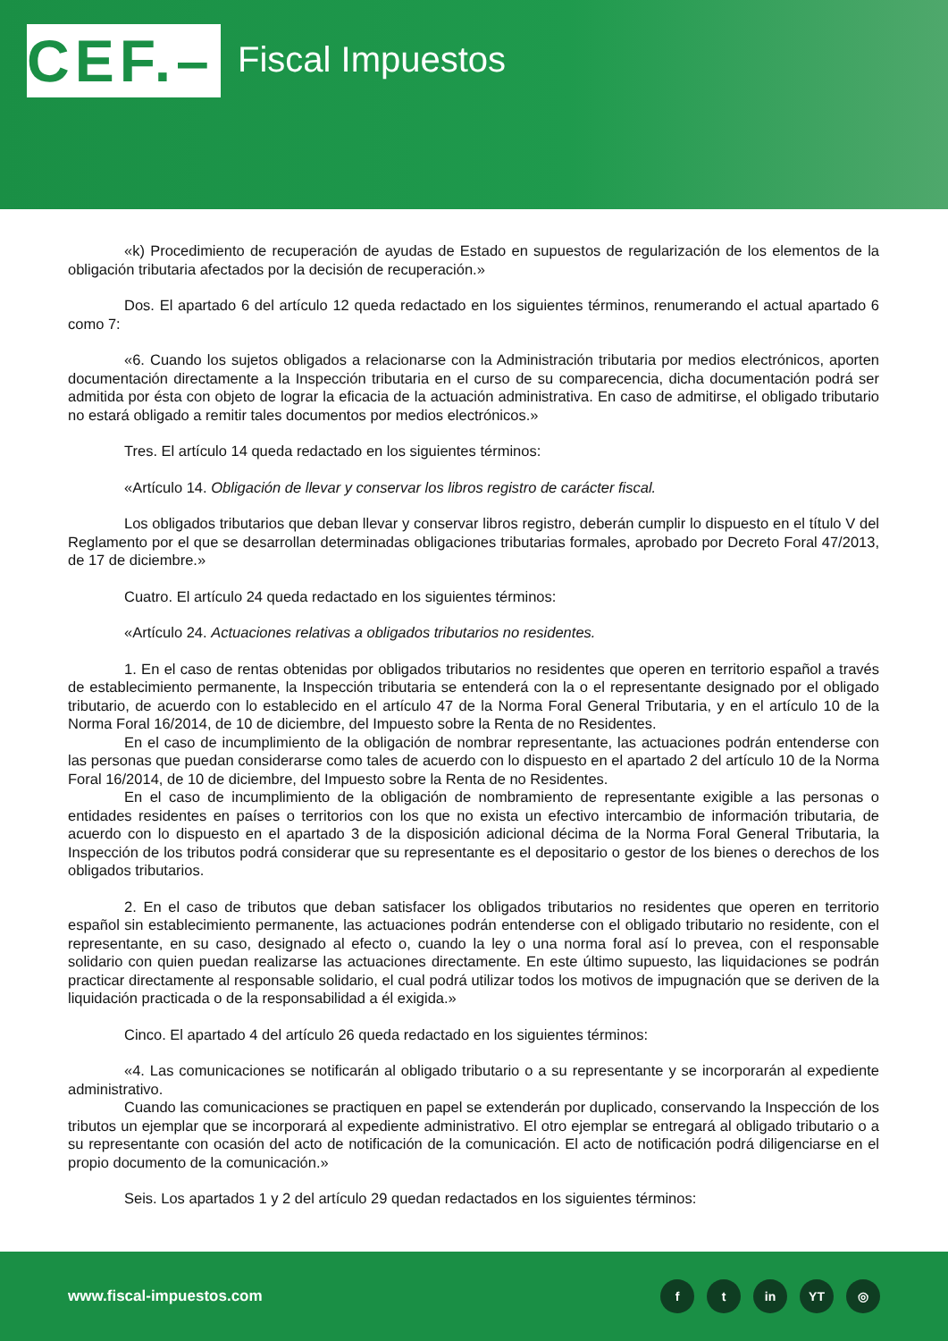CEF.–
Fiscal Impuestos
«k) Procedimiento de recuperación de ayudas de Estado en supuestos de regularización de los elementos de la obligación tributaria afectados por la decisión de recuperación.»
Dos. El apartado 6 del artículo 12 queda redactado en los siguientes términos, renumerando el actual apartado 6 como 7:
«6. Cuando los sujetos obligados a relacionarse con la Administración tributaria por medios electrónicos, aporten documentación directamente a la Inspección tributaria en el curso de su comparecencia, dicha documentación podrá ser admitida por ésta con objeto de lograr la eficacia de la actuación administrativa. En caso de admitirse, el obligado tributario no estará obligado a remitir tales documentos por medios electrónicos.»
Tres. El artículo 14 queda redactado en los siguientes términos:
«Artículo 14. Obligación de llevar y conservar los libros registro de carácter fiscal.
Los obligados tributarios que deban llevar y conservar libros registro, deberán cumplir lo dispuesto en el título V del Reglamento por el que se desarrollan determinadas obligaciones tributarias formales, aprobado por Decreto Foral 47/2013, de 17 de diciembre.»
Cuatro. El artículo 24 queda redactado en los siguientes términos:
«Artículo 24. Actuaciones relativas a obligados tributarios no residentes.
1. En el caso de rentas obtenidas por obligados tributarios no residentes que operen en territorio español a través de establecimiento permanente, la Inspección tributaria se entenderá con la o el representante designado por el obligado tributario, de acuerdo con lo establecido en el artículo 47 de la Norma Foral General Tributaria, y en el artículo 10 de la Norma Foral 16/2014, de 10 de diciembre, del Impuesto sobre la Renta de no Residentes.
En el caso de incumplimiento de la obligación de nombrar representante, las actuaciones podrán entenderse con las personas que puedan considerarse como tales de acuerdo con lo dispuesto en el apartado 2 del artículo 10 de la Norma Foral 16/2014, de 10 de diciembre, del Impuesto sobre la Renta de no Residentes.
En el caso de incumplimiento de la obligación de nombramiento de representante exigible a las personas o entidades residentes en países o territorios con los que no exista un efectivo intercambio de información tributaria, de acuerdo con lo dispuesto en el apartado 3 de la disposición adicional décima de la Norma Foral General Tributaria, la Inspección de los tributos podrá considerar que su representante es el depositario o gestor de los bienes o derechos de los obligados tributarios.
2. En el caso de tributos que deban satisfacer los obligados tributarios no residentes que operen en territorio español sin establecimiento permanente, las actuaciones podrán entenderse con el obligado tributario no residente, con el representante, en su caso, designado al efecto o, cuando la ley o una norma foral así lo prevea, con el responsable solidario con quien puedan realizarse las actuaciones directamente. En este último supuesto, las liquidaciones se podrán practicar directamente al responsable solidario, el cual podrá utilizar todos los motivos de impugnación que se deriven de la liquidación practicada o de la responsabilidad a él exigida.»
Cinco. El apartado 4 del artículo 26 queda redactado en los siguientes términos:
«4. Las comunicaciones se notificarán al obligado tributario o a su representante y se incorporarán al expediente administrativo.
Cuando las comunicaciones se practiquen en papel se extenderán por duplicado, conservando la Inspección de los tributos un ejemplar que se incorporará al expediente administrativo. El otro ejemplar se entregará al obligado tributario o a su representante con ocasión del acto de notificación de la comunicación. El acto de notificación podrá diligenciarse en el propio documento de la comunicación.»
Seis. Los apartados 1 y 2 del artículo 29 quedan redactados en los siguientes términos:
www.fiscal-impuestos.com
f t in YT ◎